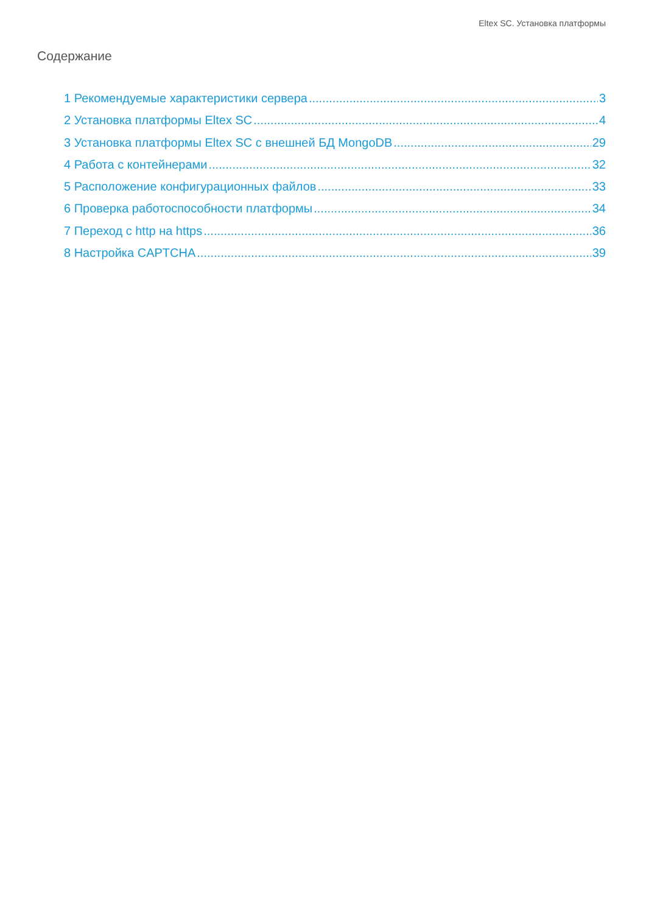Eltex SC. Установка платформы
Содержание
1 Рекомендуемые характеристики сервера 3
2 Установка платформы Eltex SC 4
3 Установка платформы Eltex SC с внешней БД MongoDB 29
4 Работа с контейнерами 32
5 Расположение конфигурационных файлов 33
6 Проверка работоспособности платформы 34
7 Переход с http на https 36
8 Настройка CAPTCHA 39